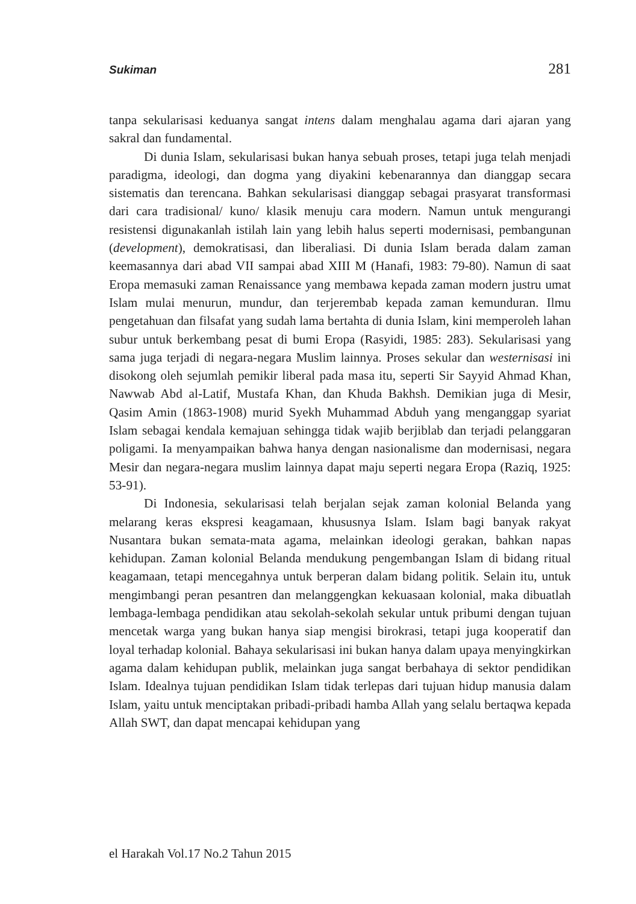Sukiman 281
tanpa sekularisasi keduanya sangat intens dalam menghalau agama dari ajaran yang sakral dan fundamental.
Di dunia Islam, sekularisasi bukan hanya sebuah proses, tetapi juga telah menjadi paradigma, ideologi, dan dogma yang diyakini kebenarannya dan dianggap secara sistematis dan terencana. Bahkan sekularisasi dianggap sebagai prasyarat transformasi dari cara tradisional/ kuno/ klasik menuju cara modern. Namun untuk mengurangi resistensi digunakanlah istilah lain yang lebih halus seperti modernisasi, pembangunan (development), demokratisasi, dan liberaliasi. Di dunia Islam berada dalam zaman keemasannya dari abad VII sampai abad XIII M (Hanafi, 1983: 79-80). Namun di saat Eropa memasuki zaman Renaissance yang membawa kepada zaman modern justru umat Islam mulai menurun, mundur, dan terjerembab kepada zaman kemunduran. Ilmu pengetahuan dan filsafat yang sudah lama bertahta di dunia Islam, kini memperoleh lahan subur untuk berkembang pesat di bumi Eropa (Rasyidi, 1985: 283). Sekularisasi yang sama juga terjadi di negara-negara Muslim lainnya. Proses sekular dan westernisasi ini disokong oleh sejumlah pemikir liberal pada masa itu, seperti Sir Sayyid Ahmad Khan, Nawwab Abd al-Latif, Mustafa Khan, dan Khuda Bakhsh. Demikian juga di Mesir, Qasim Amin (1863-1908) murid Syekh Muhammad Abduh yang menganggap syariat Islam sebagai kendala kemajuan sehingga tidak wajib berjiblab dan terjadi pelanggaran poligami. Ia menyampaikan bahwa hanya dengan nasionalisme dan modernisasi, negara Mesir dan negara-negara muslim lainnya dapat maju seperti negara Eropa (Raziq, 1925: 53-91).
Di Indonesia, sekularisasi telah berjalan sejak zaman kolonial Belanda yang melarang keras ekspresi keagamaan, khususnya Islam. Islam bagi banyak rakyat Nusantara bukan semata-mata agama, melainkan ideologi gerakan, bahkan napas kehidupan. Zaman kolonial Belanda mendukung pengembangan Islam di bidang ritual keagamaan, tetapi mencegahnya untuk berperan dalam bidang politik. Selain itu, untuk mengimbangi peran pesantren dan melanggengkan kekuasaan kolonial, maka dibuatlah lembaga-lembaga pendidikan atau sekolah-sekolah sekular untuk pribumi dengan tujuan mencetak warga yang bukan hanya siap mengisi birokrasi, tetapi juga kooperatif dan loyal terhadap kolonial. Bahaya sekularisasi ini bukan hanya dalam upaya menyingkirkan agama dalam kehidupan publik, melainkan juga sangat berbahaya di sektor pendidikan Islam. Idealnya tujuan pendidikan Islam tidak terlepas dari tujuan hidup manusia dalam Islam, yaitu untuk menciptakan pribadi-pribadi hamba Allah yang selalu bertaqwa kepada Allah SWT, dan dapat mencapai kehidupan yang
el Harakah Vol.17 No.2 Tahun 2015